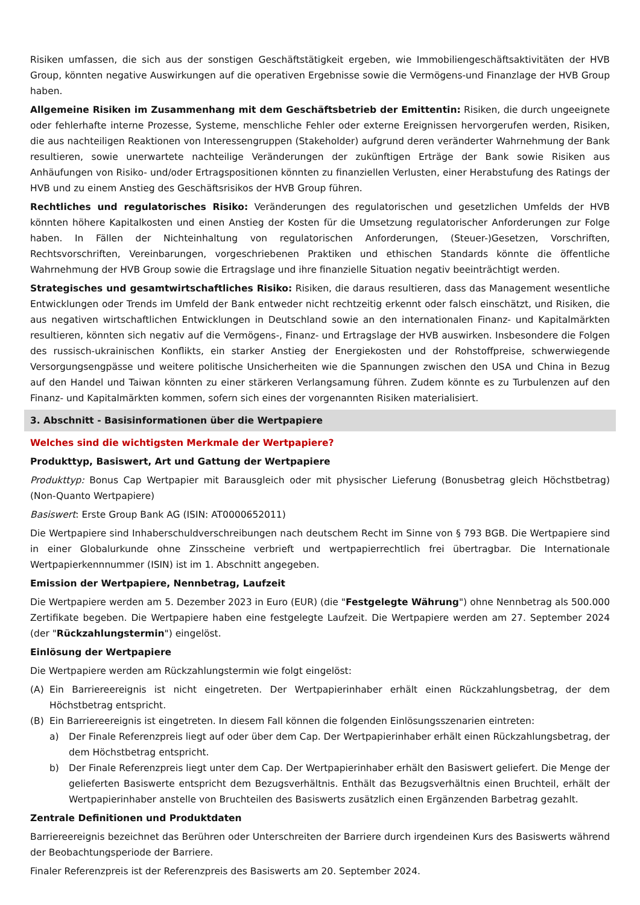Risiken umfassen, die sich aus der sonstigen Geschäftstätigkeit ergeben, wie Immobiliengeschäftsaktivitäten der HVB Group, könnten negative Auswirkungen auf die operativen Ergebnisse sowie die Vermögens-und Finanzlage der HVB Group haben.
Allgemeine Risiken im Zusammenhang mit dem Geschäftsbetrieb der Emittentin: Risiken, die durch ungeeignete oder fehlerhafte interne Prozesse, Systeme, menschliche Fehler oder externe Ereignissen hervorgerufen werden, Risiken, die aus nachteiligen Reaktionen von Interessengruppen (Stakeholder) aufgrund deren veränderter Wahrnehmung der Bank resultieren, sowie unerwartete nachteilige Veränderungen der zukünftigen Erträge der Bank sowie Risiken aus Anhäufungen von Risiko- und/oder Ertragspositionen könnten zu finanziellen Verlusten, einer Herabstufung des Ratings der HVB und zu einem Anstieg des Geschäftsrisikos der HVB Group führen.
Rechtliches und regulatorisches Risiko: Veränderungen des regulatorischen und gesetzlichen Umfelds der HVB könnten höhere Kapitalkosten und einen Anstieg der Kosten für die Umsetzung regulatorischer Anforderungen zur Folge haben. In Fällen der Nichteinhaltung von regulatorischen Anforderungen, (Steuer-)Gesetzen, Vorschriften, Rechtsvorschriften, Vereinbarungen, vorgeschriebenen Praktiken und ethischen Standards könnte die öffentliche Wahrnehmung der HVB Group sowie die Ertragslage und ihre finanzielle Situation negativ beeinträchtigt werden.
Strategisches und gesamtwirtschaftliches Risiko: Risiken, die daraus resultieren, dass das Management wesentliche Entwicklungen oder Trends im Umfeld der Bank entweder nicht rechtzeitig erkennt oder falsch einschätzt, und Risiken, die aus negativen wirtschaftlichen Entwicklungen in Deutschland sowie an den internationalen Finanz- und Kapitalmärkten resultieren, könnten sich negativ auf die Vermögens-, Finanz- und Ertragslage der HVB auswirken. Insbesondere die Folgen des russisch-ukrainischen Konflikts, ein starker Anstieg der Energiekosten und der Rohstoffpreise, schwerwiegende Versorgungsengpässe und weitere politische Unsicherheiten wie die Spannungen zwischen den USA und China in Bezug auf den Handel und Taiwan könnten zu einer stärkeren Verlangsamung führen. Zudem könnte es zu Turbulenzen auf den Finanz- und Kapitalmärkten kommen, sofern sich eines der vorgenannten Risiken materialisiert.
3. Abschnitt - Basisinformationen über die Wertpapiere
Welches sind die wichtigsten Merkmale der Wertpapiere?
Produkttyp, Basiswert, Art und Gattung der Wertpapiere
Produkttyp: Bonus Cap Wertpapier mit Barausgleich oder mit physischer Lieferung (Bonusbetrag gleich Höchstbetrag) (Non-Quanto Wertpapiere)
Basiswert: Erste Group Bank AG (ISIN: AT0000652011)
Die Wertpapiere sind Inhaberschuldverschreibungen nach deutschem Recht im Sinne von § 793 BGB. Die Wertpapiere sind in einer Globalurkunde ohne Zinsscheine verbrieft und wertpapierrechtlich frei übertragbar. Die Internationale Wertpapierkennnummer (ISIN) ist im 1. Abschnitt angegeben.
Emission der Wertpapiere, Nennbetrag, Laufzeit
Die Wertpapiere werden am 5. Dezember 2023 in Euro (EUR) (die "Festgelegte Währung") ohne Nennbetrag als 500.000 Zertifikate begeben. Die Wertpapiere haben eine festgelegte Laufzeit. Die Wertpapiere werden am 27. September 2024 (der "Rückzahlungstermin") eingelöst.
Einlösung der Wertpapiere
Die Wertpapiere werden am Rückzahlungstermin wie folgt eingelöst:
(A) Ein Barriereereignis ist nicht eingetreten. Der Wertpapierinhaber erhält einen Rückzahlungsbetrag, der dem Höchstbetrag entspricht.
(B) Ein Barriereereignis ist eingetreten. In diesem Fall können die folgenden Einlösungsszenarien eintreten:
a) Der Finale Referenzpreis liegt auf oder über dem Cap. Der Wertpapierinhaber erhält einen Rückzahlungsbetrag, der dem Höchstbetrag entspricht.
b) Der Finale Referenzpreis liegt unter dem Cap. Der Wertpapierinhaber erhält den Basiswert geliefert. Die Menge der gelieferten Basiswerte entspricht dem Bezugsverhältnis. Enthält das Bezugsverhältnis einen Bruchteil, erhält der Wertpapierinhaber anstelle von Bruchteilen des Basiswerts zusätzlich einen Ergänzenden Barbetrag gezahlt.
Zentrale Definitionen und Produktdaten
Barriereereignis bezeichnet das Berühren oder Unterschreiten der Barriere durch irgendeinen Kurs des Basiswerts während der Beobachtungsperiode der Barriere.
Finaler Referenzpreis ist der Referenzpreis des Basiswerts am 20. September 2024.